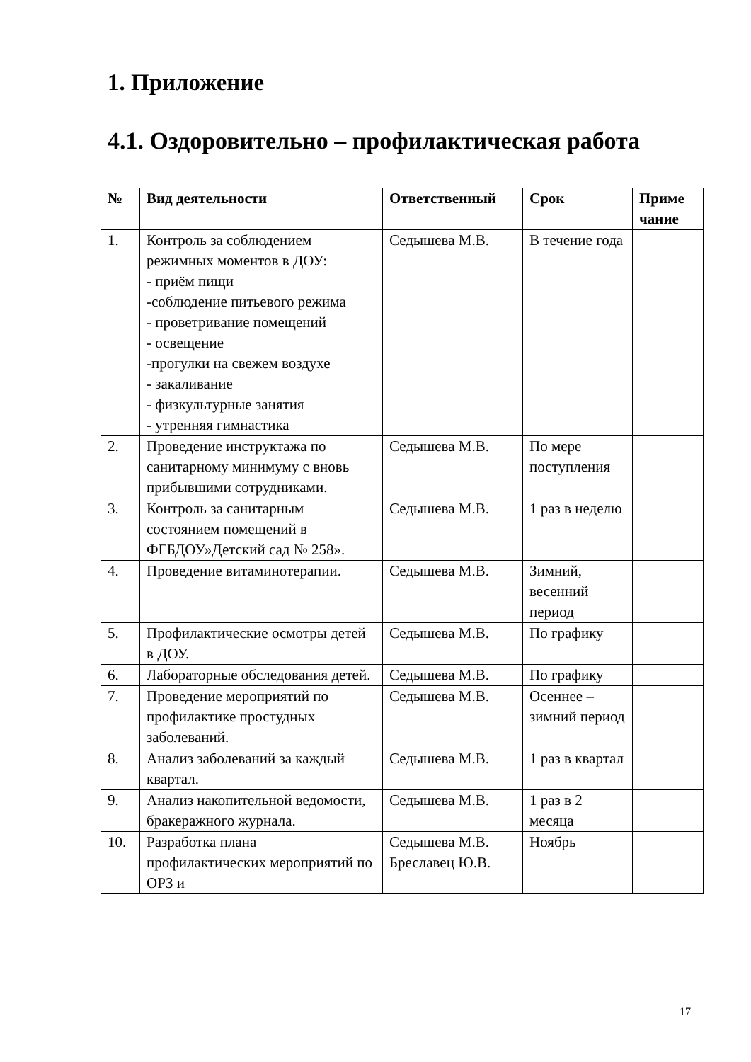1. Приложение
4.1. Оздоровительно – профилактическая работа
| № | Вид деятельности | Ответственный | Срок | Приме чание |
| --- | --- | --- | --- | --- |
| 1. | Контроль за соблюдением режимных моментов в ДОУ: - приём пищи -соблюдение питьевого режима - проветривание помещений - освещение -прогулки на свежем воздухе - закаливание - физкультурные занятия - утренняя гимнастика | Седышева М.В. | В течение года | |
| 2. | Проведение инструктажа по санитарному минимуму с вновь прибывшими сотрудниками. | Седышева М.В. | По мере поступления | |
| 3. | Контроль за санитарным состоянием помещений в ФГБДОУ»Детский сад № 258». | Седышева М.В. | 1 раз в неделю | |
| 4. | Проведение витаминотерапии. | Седышева М.В. | Зимний, весенний период | |
| 5. | Профилактические осмотры детей в ДОУ. | Седышева М.В. | По графику | |
| 6. | Лабораторные обследования детей. | Седышева М.В. | По графику | |
| 7. | Проведение мероприятий по профилактике простудных заболеваний. | Седышева М.В. | Осеннее – зимний период | |
| 8. | Анализ заболеваний за каждый квартал. | Седышева М.В. | 1 раз в квартал | |
| 9. | Анализ накопительной ведомости, бракеражного журнала. | Седышева М.В. | 1 раз в 2 месяца | |
| 10. | Разработка плана профилактических мероприятий по ОРЗ и | Седышева М.В. Бреславец Ю.В. | Ноябрь | |
17